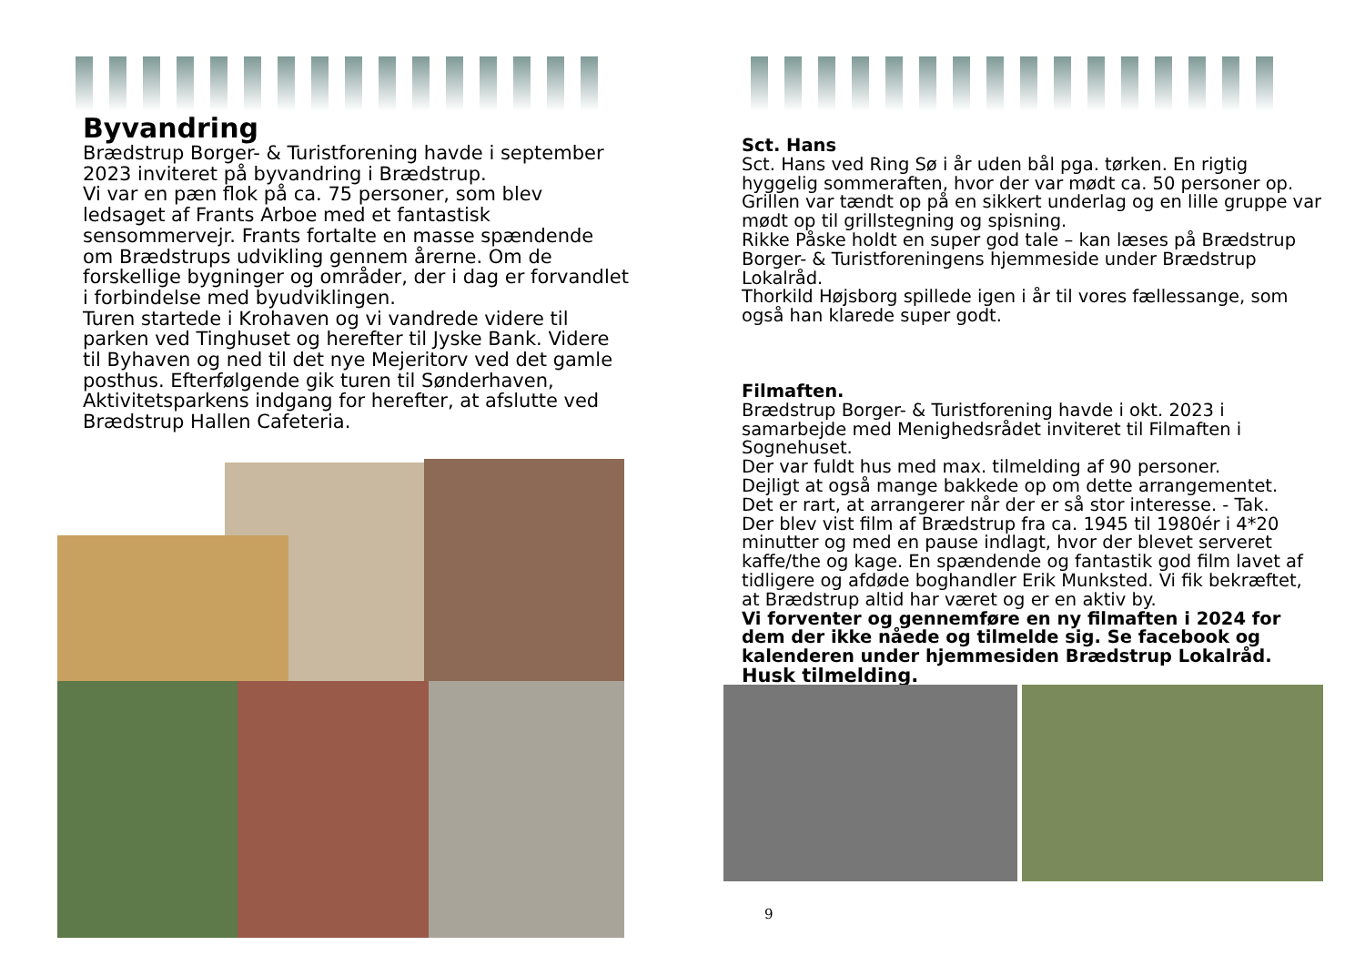Byvandring
Brædstrup Borger- & Turistforening havde i september 2023 inviteret på byvandring i Brædstrup.
Vi var en pæn flok på ca. 75 personer, som blev ledsaget af Frants Arboe med et fantastisk sensommervejr. Frants fortalte en masse spændende om Brædstrups udvikling gennem årerne. Om de forskellige bygninger og områder, der i dag er forvandlet i forbindelse med byudviklingen.
Turen startede i Krohaven og vi vandrede videre til parken ved Tinghuset og herefter til Jyske Bank. Videre til Byhaven og ned til det nye Mejeritorv ved det gamle posthus. Efterfølgende gik turen til Sønderhaven, Aktivitetsparkens indgang for herefter, at afslutte ved Brædstrup Hallen Cafeteria.
Sct. Hans
Sct. Hans ved Ring Sø i år uden bål pga. tørken. En rigtig hyggelig sommeraften, hvor der var mødt ca. 50 personer op. Grillen var tændt op på en sikkert underlag og en lille gruppe var mødt op til grillstegning og spisning.
Rikke Påske holdt en super god tale – kan læses på Brædstrup Borger- & Turistforeningens hjemmeside under Brædstrup Lokalråd.
Thorkild Højsborg spillede igen i år til vores fællessange, som også han klarede super godt.
Filmaften.
Brædstrup Borger- & Turistforening havde i okt. 2023 i samarbejde med Menighedsrådet inviteret til Filmaften i Sognehuset.
Der var fuldt hus med max. tilmelding af 90 personer.
Dejligt at også mange bakkede op om dette arrangementet.
Det er rart, at arrangerer når der er så stor interesse. - Tak.
Der blev vist film af Brædstrup fra ca. 1945 til 1980ér i 4*20 minutter og med en pause indlagt, hvor der blevet serveret kaffe/the og kage. En spændende og fantastik god film lavet af tidligere og afdøde boghandler Erik Munksted. Vi fik bekræftet, at Brædstrup altid har været og er en aktiv by.
Vi forventer og gennemføre en ny filmaften i 2024 for dem der ikke nåede og tilmelde sig. Se facebook og kalenderen under hjemmesiden Brædstrup Lokalråd.
Husk tilmelding.
9